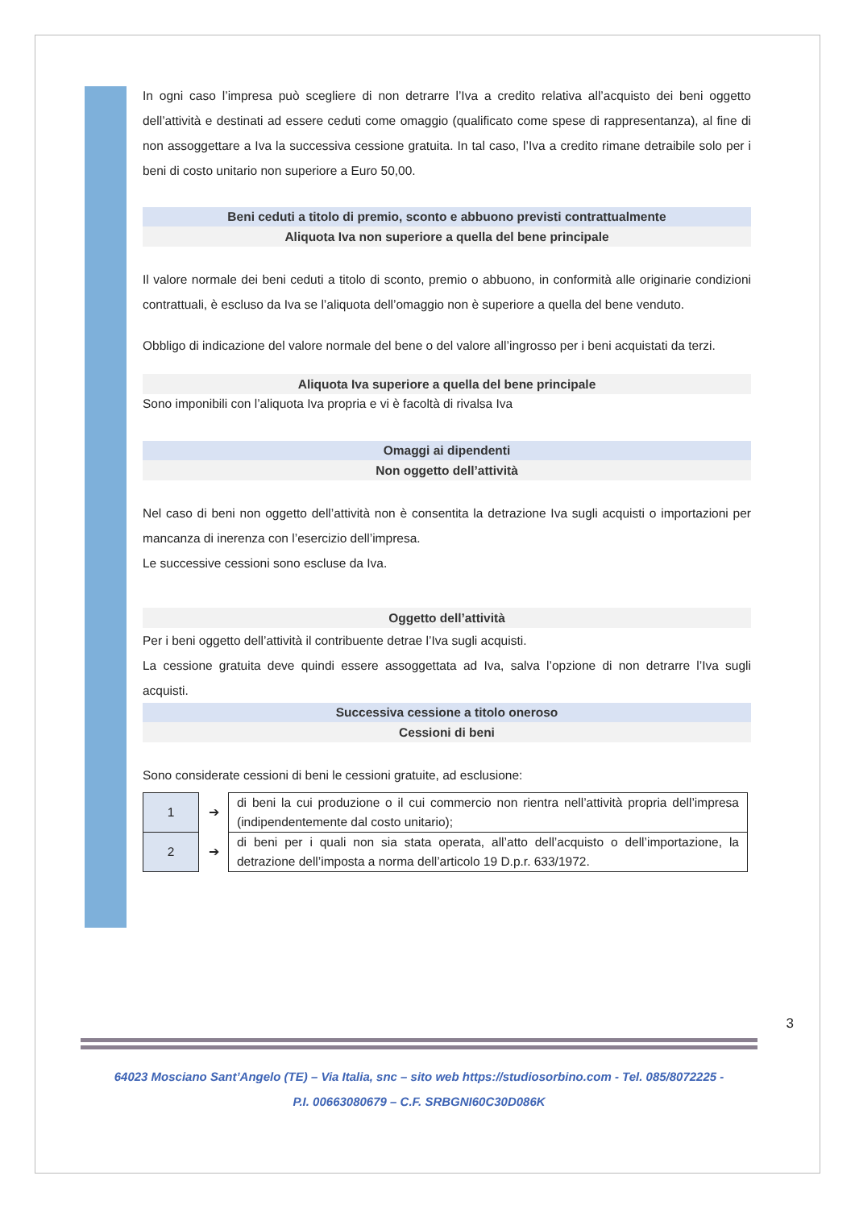In ogni caso l’impresa può scegliere di non detrarre l’Iva a credito relativa all’acquisto dei beni oggetto dell’attività e destinati ad essere ceduti come omaggio (qualificato come spese di rappresentanza), al fine di non assoggettare a Iva la successiva cessione gratuita. In tal caso, l’Iva a credito rimane detraibile solo per i beni di costo unitario non superiore a Euro 50,00.
Beni ceduti a titolo di premio, sconto e abbuono previsti contrattualmente
Aliquota Iva non superiore a quella del bene principale
Il valore normale dei beni ceduti a titolo di sconto, premio o abbuono, in conformità alle originarie condizioni contrattuali, è escluso da Iva se l’aliquota dell’omaggio non è superiore a quella del bene venduto.
Obbligo di indicazione del valore normale del bene o del valore all’ingrosso per i beni acquistati da terzi.
Aliquota Iva superiore a quella del bene principale
Sono imponibili con l’aliquota Iva propria e vi è facoltà di rivalsa Iva
Omaggi ai dipendenti
Non oggetto dell’attività
Nel caso di beni non oggetto dell’attività non è consentita la detrazione Iva sugli acquisti o importazioni per mancanza di inerenza con l’esercizio dell’impresa.
Le successive cessioni sono escluse da Iva.
Oggetto dell’attività
Per i beni oggetto dell’attività il contribuente detrae l’Iva sugli acquisti.
La cessione gratuita deve quindi essere assoggettata ad Iva, salva l’opzione di non detrarre l’Iva sugli acquisti.
Successiva cessione a titolo oneroso
Cessioni di beni
Sono considerate cessioni di beni le cessioni gratuite, ad esclusione:
| 1 | ➔ | di beni la cui produzione o il cui commercio non rientra nell’attività propria dell’impresa (indipendentemente dal costo unitario); |
| 2 | ➔ | di beni per i quali non sia stata operata, all’atto dell’acquisto o dell’importazione, la detrazione dell’imposta a norma dell’articolo 19 D.p.r. 633/1972. |
3
64023 Mosciano Sant’Angelo (TE) – Via Italia, snc – sito web https://studiosorbino.com - Tel. 085/8072225 -
P.I. 00663080679 – C.F. SRBGNI60C30D086K